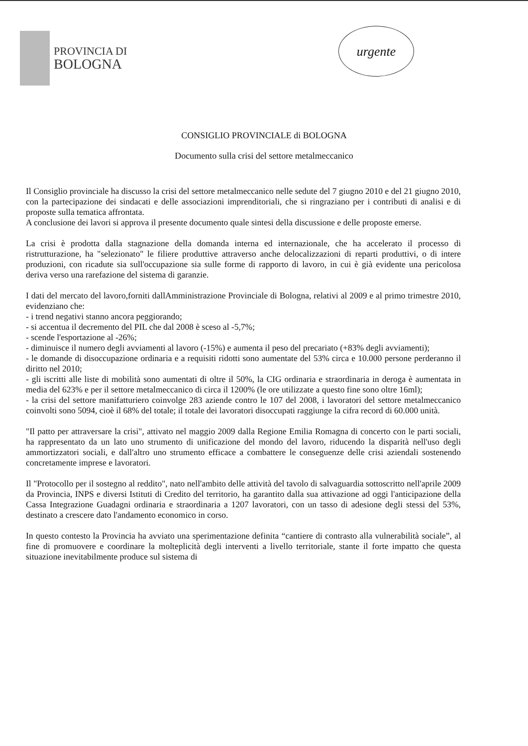PROVINCIA DI
BOLOGNA
urgente
CONSIGLIO PROVINCIALE di BOLOGNA
Documento sulla crisi del settore metalmeccanico
Il Consiglio provinciale ha discusso la crisi del settore metalmeccanico nelle sedute del 7 giugno 2010 e del 21 giugno 2010, con la partecipazione dei sindacati e delle associazioni imprenditoriali, che si ringraziano per i contributi di analisi e di proposte sulla tematica affrontata.
A conclusione dei lavori si approva il presente documento quale sintesi della discussione e delle proposte emerse.
La crisi è prodotta dalla stagnazione della domanda interna ed internazionale, che ha accelerato il processo di ristrutturazione, ha "selezionato" le filiere produttive attraverso anche delocalizzazioni di reparti produttivi, o di intere produzioni, con ricadute sia sull'occupazione sia sulle forme di rapporto di lavoro, in cui è già evidente una pericolosa deriva verso una rarefazione del sistema di garanzie.
I dati del mercato del lavoro,forniti dallAmministrazione Provinciale di Bologna, relativi al 2009 e al primo trimestre 2010, evidenziano che:
- i trend negativi stanno ancora peggiorando;
- si accentua il decremento del PIL che dal 2008 è sceso al -5,7%;
- scende l'esportazione al -26%;
- diminuisce il numero degli avviamenti al lavoro (-15%) e aumenta il peso del precariato (+83% degli avviamenti);
- le domande di disoccupazione ordinaria e a requisiti ridotti sono aumentate del 53% circa e 10.000 persone perderanno il diritto nel 2010;
- gli iscritti alle liste di mobilità sono aumentati di oltre il 50%, la CIG ordinaria e straordinaria in deroga è aumentata in media del 623% e per il settore metalmeccanico di circa il 1200% (le ore utilizzate a questo fine sono oltre 16ml);
- la crisi del settore manifatturiero coinvolge 283 aziende contro le 107 del 2008, i lavoratori del settore metalmeccanico coinvolti sono 5094, cioè il 68% del totale; il totale dei lavoratori disoccupati raggiunge la cifra record di 60.000 unità.
"Il patto per attraversare la crisi", attivato nel maggio 2009 dalla Regione Emilia Romagna di concerto con le parti sociali, ha rappresentato da un lato uno strumento di unificazione del mondo del lavoro, riducendo la disparità nell'uso degli ammortizzatori sociali, e dall'altro uno strumento efficace a combattere le conseguenze delle crisi aziendali sostenendo concretamente imprese e lavoratori.
Il "Protocollo per il sostegno al reddito", nato nell'ambito delle attività del tavolo di salvaguardia sottoscritto nell'aprile 2009 da Provincia, INPS e diversi Istituti di Credito del territorio, ha garantito dalla sua attivazione ad oggi l'anticipazione della Cassa Integrazione Guadagni ordinaria e straordinaria a 1207 lavoratori, con un tasso di adesione degli stessi del 53%, destinato a crescere dato l'andamento economico in corso.
In questo contesto la Provincia ha avviato una sperimentazione definita “cantiere di contrasto alla vulnerabilità sociale”, al fine di promuovere e coordinare la molteplicità degli interventi a livello territoriale, stante il forte impatto che questa situazione inevitabilmente produce sul sistema di